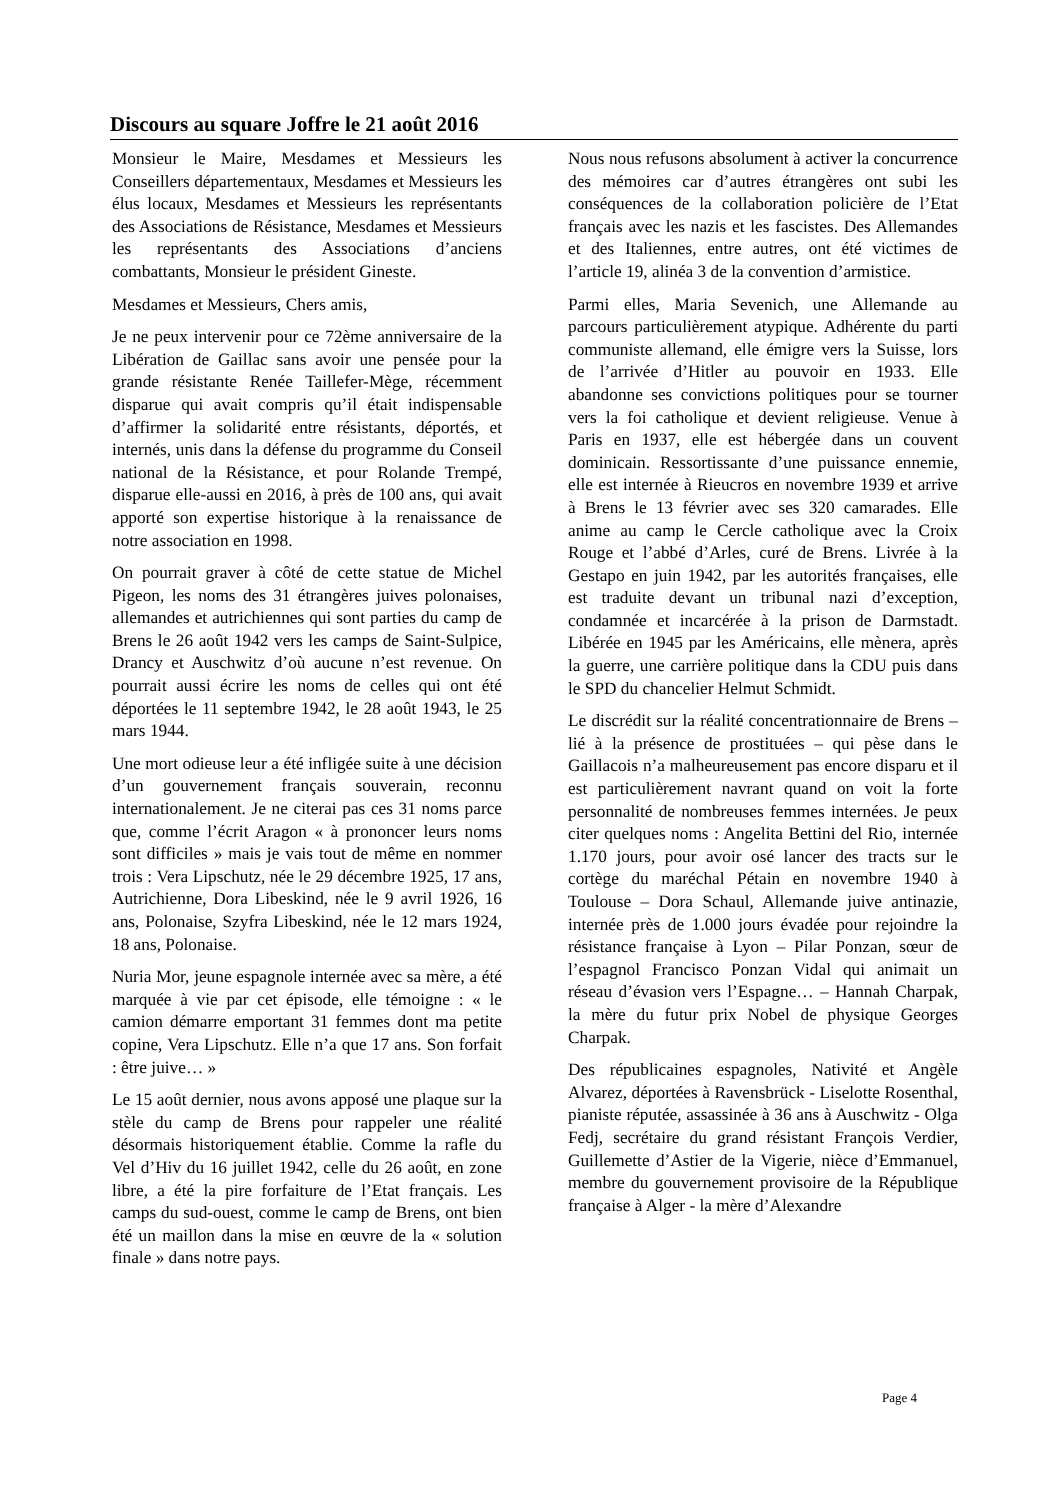Discours au square Joffre le 21 août 2016
Monsieur le Maire, Mesdames et Messieurs les Conseillers départementaux, Mesdames et Messieurs les élus locaux, Mesdames et Messieurs les représentants des Associations de Résistance, Mesdames et Messieurs les représentants des Associations d’anciens combattants, Monsieur le président Gineste.
Mesdames et Messieurs, Chers amis,
Je ne peux intervenir pour ce 72ème anniversaire de la Libération de Gaillac sans avoir une pensée pour la grande résistante Renée Taillefer-Mège, récemment disparue qui avait compris qu’il était indispensable d’affirmer la solidarité entre résistants, déportés, et internés, unis dans la défense du programme du Conseil national de la Résistance, et pour Rolande Trempé, disparue elle-aussi en 2016, à près de 100 ans, qui avait apporté son expertise historique à la renaissance de notre association en 1998.
On pourrait graver à côté de cette statue de Michel Pigeon, les noms des 31 étrangères juives polonaises, allemandes et autrichiennes qui sont parties du camp de Brens le 26 août 1942 vers les camps de Saint-Sulpice, Drancy et Auschwitz d’où aucune n’est revenue. On pourrait aussi écrire les noms de celles qui ont été déportées le 11 septembre 1942, le 28 août 1943, le 25 mars 1944.
Une mort odieuse leur a été infligée suite à une décision d’un gouvernement français souverain, reconnu internationalement. Je ne citerai pas ces 31 noms parce que, comme l’écrit Aragon « à prononcer leurs noms sont difficiles » mais je vais tout de même en nommer trois : Vera Lipschutz, née le 29 décembre 1925, 17 ans, Autrichienne, Dora Libeskind, née le 9 avril 1926, 16 ans, Polonaise, Szyfra Libeskind, née le 12 mars 1924, 18 ans, Polonaise.
Nuria Mor, jeune espagnole internée avec sa mère, a été marquée à vie par cet épisode, elle témoigne : « le camion démarre emportant 31 femmes dont ma petite copine, Vera Lipschutz. Elle n’a que 17 ans. Son forfait : être juive… »
Le 15 août dernier, nous avons apposé une plaque sur la stèle du camp de Brens pour rappeler une réalité désormais historiquement établie. Comme la rafle du Vel d’Hiv du 16 juillet 1942, celle du 26 août, en zone libre, a été la pire forfaiture de l’Etat français. Les camps du sud-ouest, comme le camp de Brens, ont bien été un maillon dans la mise en œuvre de la « solution finale » dans notre pays.
Nous nous refusons absolument à activer la concurrence des mémoires car d’autres étrangères ont subi les conséquences de la collaboration policière de l’Etat français avec les nazis et les fascistes. Des Allemandes et des Italiennes, entre autres, ont été victimes de l’article 19, alinéa 3 de la convention d’armistice.
Parmi elles, Maria Sevenich, une Allemande au parcours particulièrement atypique. Adhérente du parti communiste allemand, elle émigre vers la Suisse, lors de l’arrivée d’Hitler au pouvoir en 1933. Elle abandonne ses convictions politiques pour se tourner vers la foi catholique et devient religieuse. Venue à Paris en 1937, elle est hébergée dans un couvent dominicain. Ressortissante d’une puissance ennemie, elle est internée à Rieucros en novembre 1939 et arrive à Brens le 13 février avec ses 320 camarades. Elle anime au camp le Cercle catholique avec la Croix Rouge et l’abbé d’Arles, curé de Brens. Livrée à la Gestapo en juin 1942, par les autorités françaises, elle est traduite devant un tribunal nazi d’exception, condamnée et incarcérée à la prison de Darmstadt. Libérée en 1945 par les Américains, elle mènera, après la guerre, une carrière politique dans la CDU puis dans le SPD du chancelier Helmut Schmidt.
Le discrédit sur la réalité concentrationnaire de Brens – lié à la présence de prostituées – qui pèse dans le Gaillacois n’a malheureusement pas encore disparu et il est particulièrement navrant quand on voit la forte personnalité de nombreuses femmes internées. Je peux citer quelques noms : Angelita Bettini del Rio, internée 1.170 jours, pour avoir osé lancer des tracts sur le cortège du maréchal Pétain en novembre 1940 à Toulouse – Dora Schaul, Allemande juive antinazie, internée près de 1.000 jours évadée pour rejoindre la résistance française à Lyon – Pilar Ponzan, sœur de l’espagnol Francisco Ponzan Vidal qui animait un réseau d’évasion vers l’Espagne… – Hannah Charpak, la mère du futur prix Nobel de physique Georges Charpak.
Des républicaines espagnoles, Nativité et Angèle Alvarez, déportées à Ravensbrück - Liselotte Rosenthal, pianiste réputée, assassinée à 36 ans à Auschwitz - Olga Fedj, secrétaire du grand résistant François Verdier, Guillemette d’Astier de la Vigerie, nièce d’Emmanuel, membre du gouvernement provisoire de la République française à Alger - la mère d’Alexandre
Page 4